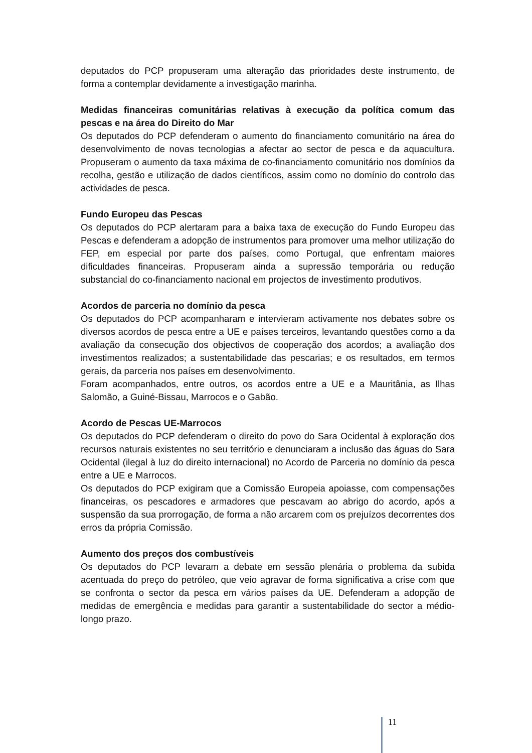deputados do PCP propuseram uma alteração das prioridades deste instrumento, de forma a contemplar devidamente a investigação marinha.
Medidas financeiras comunitárias relativas à execução da política comum das pescas e na área do Direito do Mar
Os deputados do PCP defenderam o aumento do financiamento comunitário na área do desenvolvimento de novas tecnologias a afectar ao sector de pesca e da aquacultura. Propuseram o aumento da taxa máxima de co-financiamento comunitário nos domínios da recolha, gestão e utilização de dados científicos, assim como no domínio do controlo das actividades de pesca.
Fundo Europeu das Pescas
Os deputados do PCP alertaram para a baixa taxa de execução do Fundo Europeu das Pescas e defenderam a adopção de instrumentos para promover uma melhor utilização do FEP, em especial por parte dos países, como Portugal, que enfrentam maiores dificuldades financeiras. Propuseram ainda a supressão temporária ou redução substancial do co-financiamento nacional em projectos de investimento produtivos.
Acordos de parceria no domínio da pesca
Os deputados do PCP acompanharam e intervieram activamente nos debates sobre os diversos acordos de pesca entre a UE e países terceiros, levantando questões como a da avaliação da consecução dos objectivos de cooperação dos acordos; a avaliação dos investimentos realizados; a sustentabilidade das pescarias; e os resultados, em termos gerais, da parceria nos países em desenvolvimento.
Foram acompanhados, entre outros, os acordos entre a UE e a Mauritânia, as Ilhas Salomão, a Guiné-Bissau, Marrocos e o Gabão.
Acordo de Pescas UE-Marrocos
Os deputados do PCP defenderam o direito do povo do Sara Ocidental à exploração dos recursos naturais existentes no seu território e denunciaram a inclusão das águas do Sara Ocidental (ilegal à luz do direito internacional) no Acordo de Parceria no domínio da pesca entre a UE e Marrocos.
Os deputados do PCP exigiram que a Comissão Europeia apoiasse, com compensações financeiras, os pescadores e armadores que pescavam ao abrigo do acordo, após a suspensão da sua prorrogação, de forma a não arcarem com os prejuízos decorrentes dos erros da própria Comissão.
Aumento dos preços dos combustíveis
Os deputados do PCP levaram a debate em sessão plenária o problema da subida acentuada do preço do petróleo, que veio agravar de forma significativa a crise com que se confronta o sector da pesca em vários países da UE. Defenderam a adopção de medidas de emergência e medidas para garantir a sustentabilidade do sector a médio-longo prazo.
11